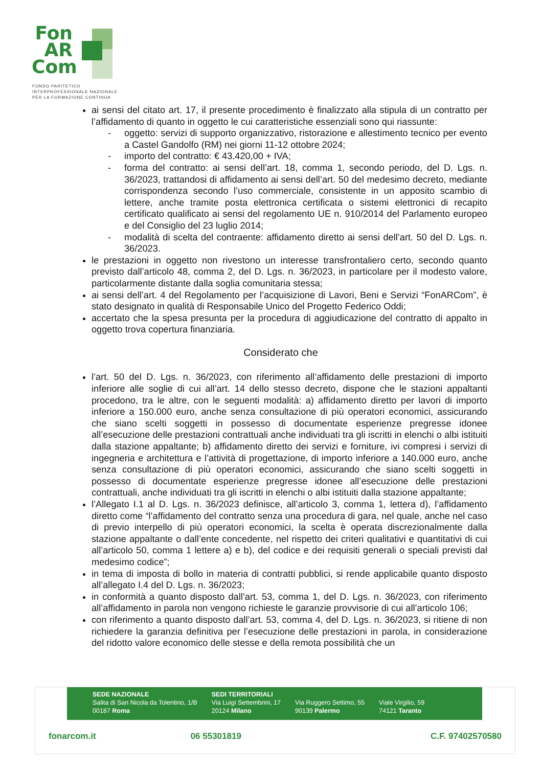Fon
AR
Com
FONDO PARITETICO
INTERPROFESSIONALE NAZIONALE
PER LA FORMAZIONE CONTINUA
ai sensi del citato art. 17, il presente procedimento è finalizzato alla stipula di un contratto per l’affidamento di quanto in oggetto le cui caratteristiche essenziali sono qui riassunte:
- oggetto: servizi di supporto organizzativo, ristorazione e allestimento tecnico per evento a Castel Gandolfo (RM) nei giorni 11-12 ottobre 2024;
- importo del contratto: € 43.420,00 + IVA;
- forma del contratto: ai sensi dell’art. 18, comma 1, secondo periodo, del D. Lgs. n. 36/2023, trattandosi di affidamento ai sensi dell’art. 50 del medesimo decreto, mediante corrispondenza secondo l’uso commerciale, consistente in un apposito scambio di lettere, anche tramite posta elettronica certificata o sistemi elettronici di recapito certificato qualificato ai sensi del regolamento UE n. 910/2014 del Parlamento europeo e del Consiglio del 23 luglio 2014;
- modalità di scelta del contraente: affidamento diretto ai sensi dell’art. 50 del D. Lgs. n. 36/2023.
le prestazioni in oggetto non rivestono un interesse transfrontaliero certo, secondo quanto previsto dall’articolo 48, comma 2, del D. Lgs. n. 36/2023, in particolare per il modesto valore, particolarmente distante dalla soglia comunitaria stessa;
ai sensi dell’art. 4 del Regolamento per l’acquisizione di Lavori, Beni e Servizi “FonARCom”, è stato designato in qualità di Responsabile Unico del Progetto Federico Oddi;
accertato che la spesa presunta per la procedura di aggiudicazione del contratto di appalto in oggetto trova copertura finanziaria.
Considerato che
l’art. 50 del D. Lgs. n. 36/2023, con riferimento all’affidamento delle prestazioni di importo inferiore alle soglie di cui all’art. 14 dello stesso decreto, dispone che le stazioni appaltanti procedono, tra le altre, con le seguenti modalità: a) affidamento diretto per lavori di importo inferiore a 150.000 euro, anche senza consultazione di più operatori economici, assicurando che siano scelti soggetti in possesso di documentate esperienze pregresse idonee all’esecuzione delle prestazioni contrattuali anche individuati tra gli iscritti in elenchi o albi istituiti dalla stazione appaltante; b) affidamento diretto dei servizi e forniture, ivi compresi i servizi di ingegneria e architettura e l’attività di progettazione, di importo inferiore a 140.000 euro, anche senza consultazione di più operatori economici, assicurando che siano scelti soggetti in possesso di documentate esperienze pregresse idonee all’esecuzione delle prestazioni contrattuali, anche individuati tra gli iscritti in elenchi o albi istituiti dalla stazione appaltante;
l’Allegato I.1 al D. Lgs. n. 36/2023 definisce, all’articolo 3, comma 1, lettera d), l’affidamento diretto come “l’affidamento del contratto senza una procedura di gara, nel quale, anche nel caso di previo interpello di più operatori economici, la scelta è operata discrezionalmente dalla stazione appaltante o dall’ente concedente, nel rispetto dei criteri qualitativi e quantitativi di cui all’articolo 50, comma 1 lettere a) e b), del codice e dei requisiti generali o speciali previsti dal medesimo codice”;
in tema di imposta di bollo in materia di contratti pubblici, si rende applicabile quanto disposto all’allegato I.4 del D. Lgs. n. 36/2023;
in conformità a quanto disposto dall’art. 53, comma 1, del D. Lgs. n. 36/2023, con riferimento all’affidamento in parola non vengono richieste le garanzie provvisorie di cui all’articolo 106;
con riferimento a quanto disposto dall’art. 53, comma 4, del D. Lgs. n. 36/2023, si ritiene di non richiedere la garanzia definitiva per l’esecuzione delle prestazioni in parola, in considerazione del ridotto valore economico delle stesse e della remota possibilità che un
SEDE NAZIONALE
Salita di San Nicola da Tolentino, 1/B
00187 Roma
SEDI TERRITORIALI
Via Luigi Settembrini, 17
20124 Milano
Via Ruggero Settimo, 55
90139 Palermo
Viale Virgilio, 59
74121 Taranto
fonarcom.it 06 55301819 C.F. 97402570580